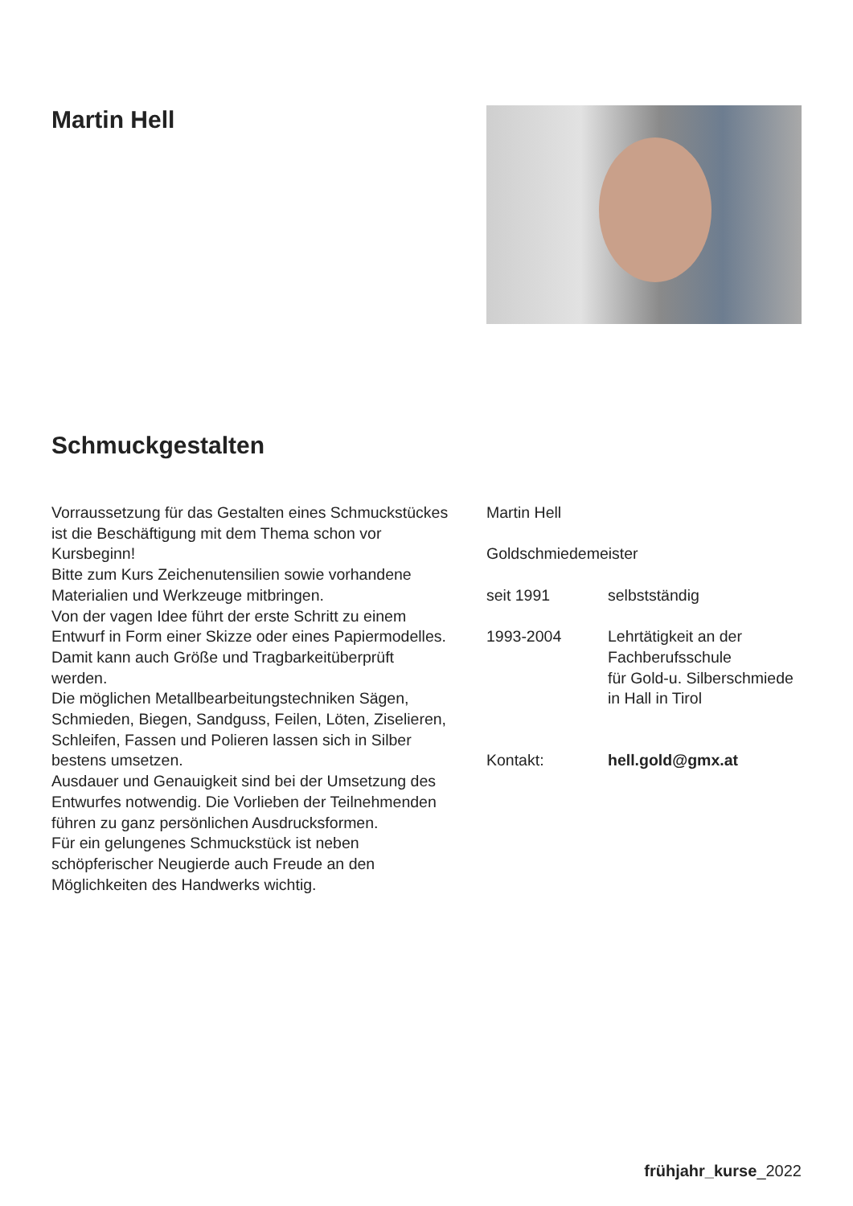Martin Hell
Schmuckgestalten
Vorraussetzung für das Gestalten eines Schmuckstückes ist die Beschäftigung mit dem Thema schon vor Kursbeginn!
Bitte zum Kurs Zeichenutensilien sowie vorhandene Materialien und Werkzeuge mitbringen.
Von der vagen Idee führt der erste Schritt zu einem Entwurf in Form einer Skizze oder eines Papiermodelles. Damit kann auch Größe und Tragbarkeitüberprüft werden.
Die möglichen Metallbearbeitungstechniken Sägen, Schmieden, Biegen, Sandguss, Feilen, Löten, Ziselieren, Schleifen, Fassen und Polieren lassen sich in Silber bestens umsetzen.
Ausdauer und Genauigkeit sind bei der Umsetzung des Entwurfes notwendig. Die Vorlieben der Teilnehmenden führen zu ganz persönlichen Ausdrucksformen.
Für ein gelungenes Schmuckstück ist neben schöpferischer Neugierde auch Freude an den Möglichkeiten des Handwerks wichtig.
Martin Hell
Goldschmiedemeister
seit 1991 selbstständig
1993-2004 Lehrtätigkeit an der
Fachberufsschule
für Gold-u. Silberschmiede
in Hall in Tirol
Kontakt: hell.gold@gmx.at
frühjahr_kurse_2022